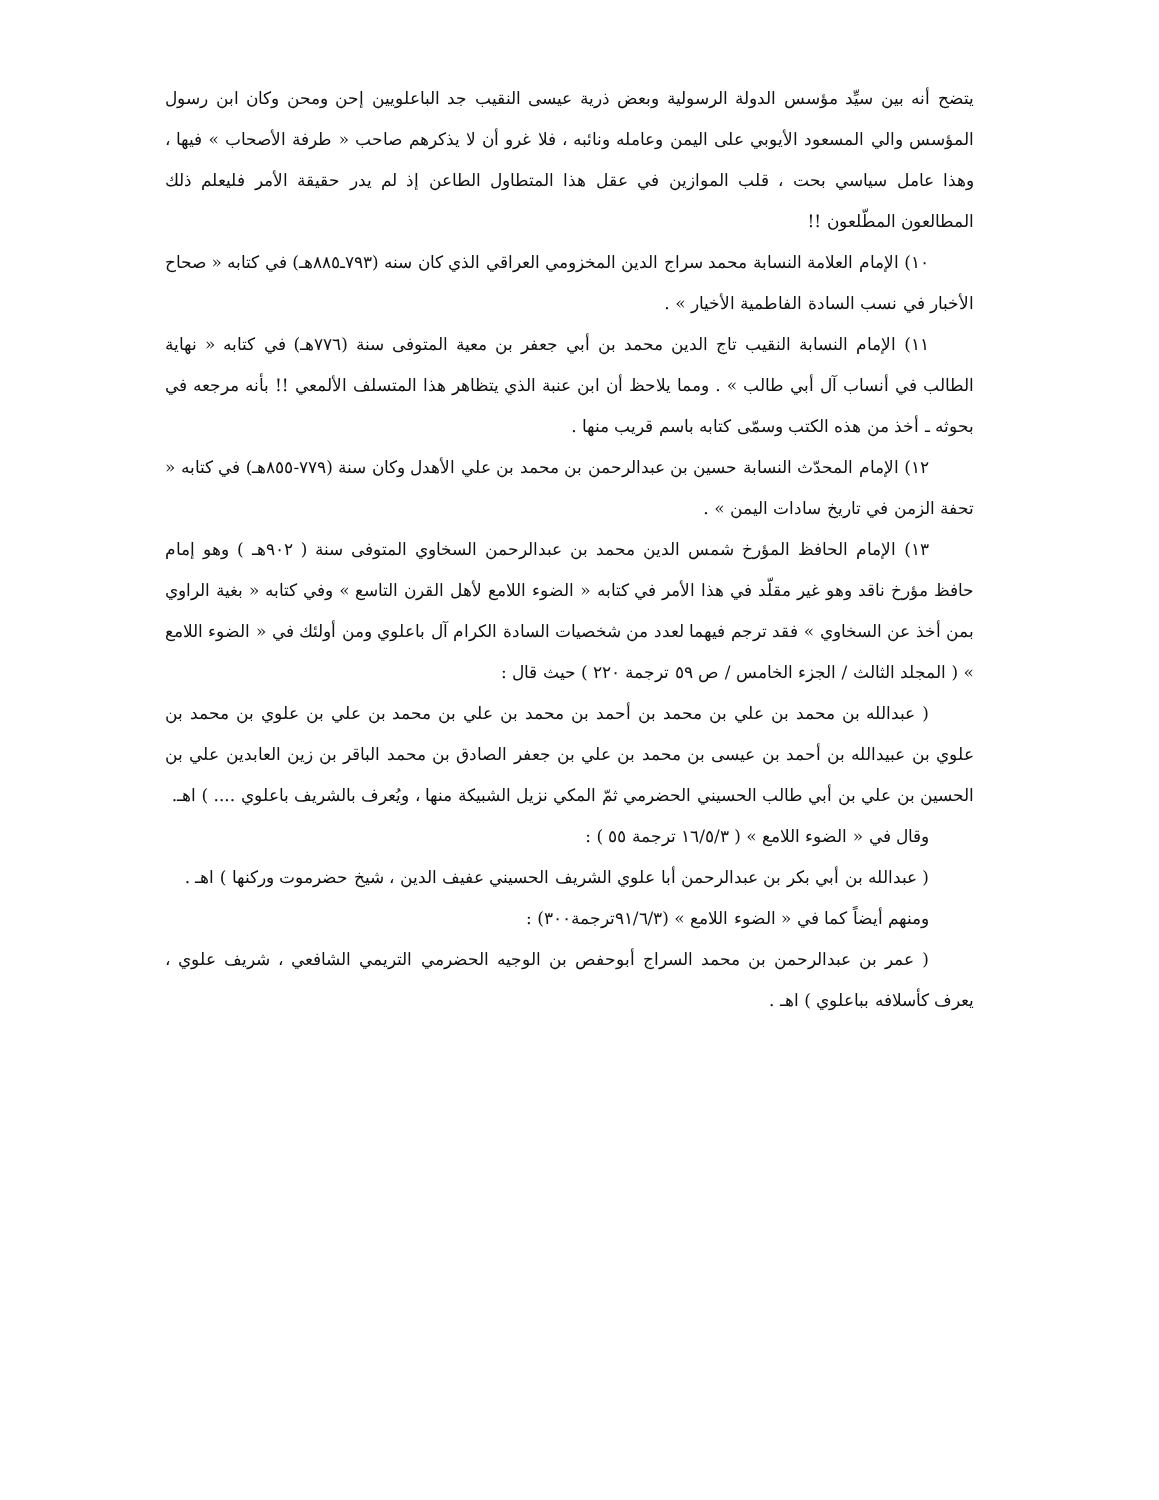يتضح أنه بين سيِّد مؤسس الدولة الرسولية وبعض ذرية عيسى النقيب جد الباعلويين إحن ومحن وكان ابن رسول المؤسس والي المسعود الأيوبي على اليمن وعامله ونائبه ، فلا غرو أن لا يذكرهم صاحب « طرفة الأصحاب » فيها ، وهذا عامل سياسي بحت ، قلب الموازين في عقل هذا المتطاول الطاعن إذ لم يدر حقيقة الأمر فليعلم ذلك المطالعون المطّلعون !!
١٠) الإمام العلامة النسابة محمد سراج الدين المخزومي العراقي الذي كان سنه (٧٩٣ـ٨٨٥هـ) في كتابه « صحاح الأخبار في نسب السادة الفاطمية الأخيار » .
١١) الإمام النسابة النقيب تاج الدين محمد بن أبي جعفر بن معية المتوفى سنة (٧٧٦هـ) في كتابه « نهاية الطالب في أنساب آل أبي طالب » . ومما يلاحظ أن ابن عنبة الذي يتظاهر هذا المتسلف الألمعي !! بأنه مرجعه في بحوثه ـ أخذ من هذه الكتب وسمّى كتابه باسم قريب منها .
١٢) الإمام المحدّث النسابة حسين بن عبدالرحمن بن محمد بن علي الأهدل وكان سنة (٧٧٩-٨٥٥هـ) في كتابه « تحفة الزمن في تاريخ سادات اليمن » .
١٣) الإمام الحافظ المؤرخ شمس الدين محمد بن عبدالرحمن السخاوي المتوفى سنة ( ٩٠٢هـ ) وهو إمام حافظ مؤرخ ناقد وهو غير مقلّد في هذا الأمر في كتابه « الضوء اللامع لأهل القرن التاسع » وفي كتابه « بغية الراوي بمن أخذ عن السخاوي » فقد ترجم فيهما لعدد من شخصيات السادة الكرام آل باعلوي ومن أولئك في « الضوء اللامع » ( المجلد الثالث / الجزء الخامس / ص ٥٩ ترجمة ٢٢٠ ) حيث قال :
( عبدالله بن محمد بن علي بن محمد بن أحمد بن محمد بن علي بن محمد بن علي بن علوي بن محمد بن علوي بن عبيدالله بن أحمد بن عيسى بن محمد بن علي بن جعفر الصادق بن محمد الباقر بن زين العابدين علي بن الحسين بن علي بن أبي طالب الحسيني الحضرمي ثمّ المكي نزيل الشبيكة منها ، ويُعرف بالشريف باعلوي .... ) اهـ.
وقال في « الضوء اللامع » ( ١٦/٥/٣ ترجمة ٥٥ ) :
( عبدالله بن أبي بكر بن عبدالرحمن أبا علوي الشريف الحسيني عفيف الدين ، شيخ حضرموت وركنها ) اهـ .
ومنهم أيضاً كما في « الضوء اللامع » (٩١/٦/٣ترجمة٣٠٠) :
( عمر بن عبدالرحمن بن محمد السراج أبوحفص بن الوجيه الحضرمي التريمي الشافعي ، شريف علوي ، يعرف كأسلافه بباعلوي ) اهـ .